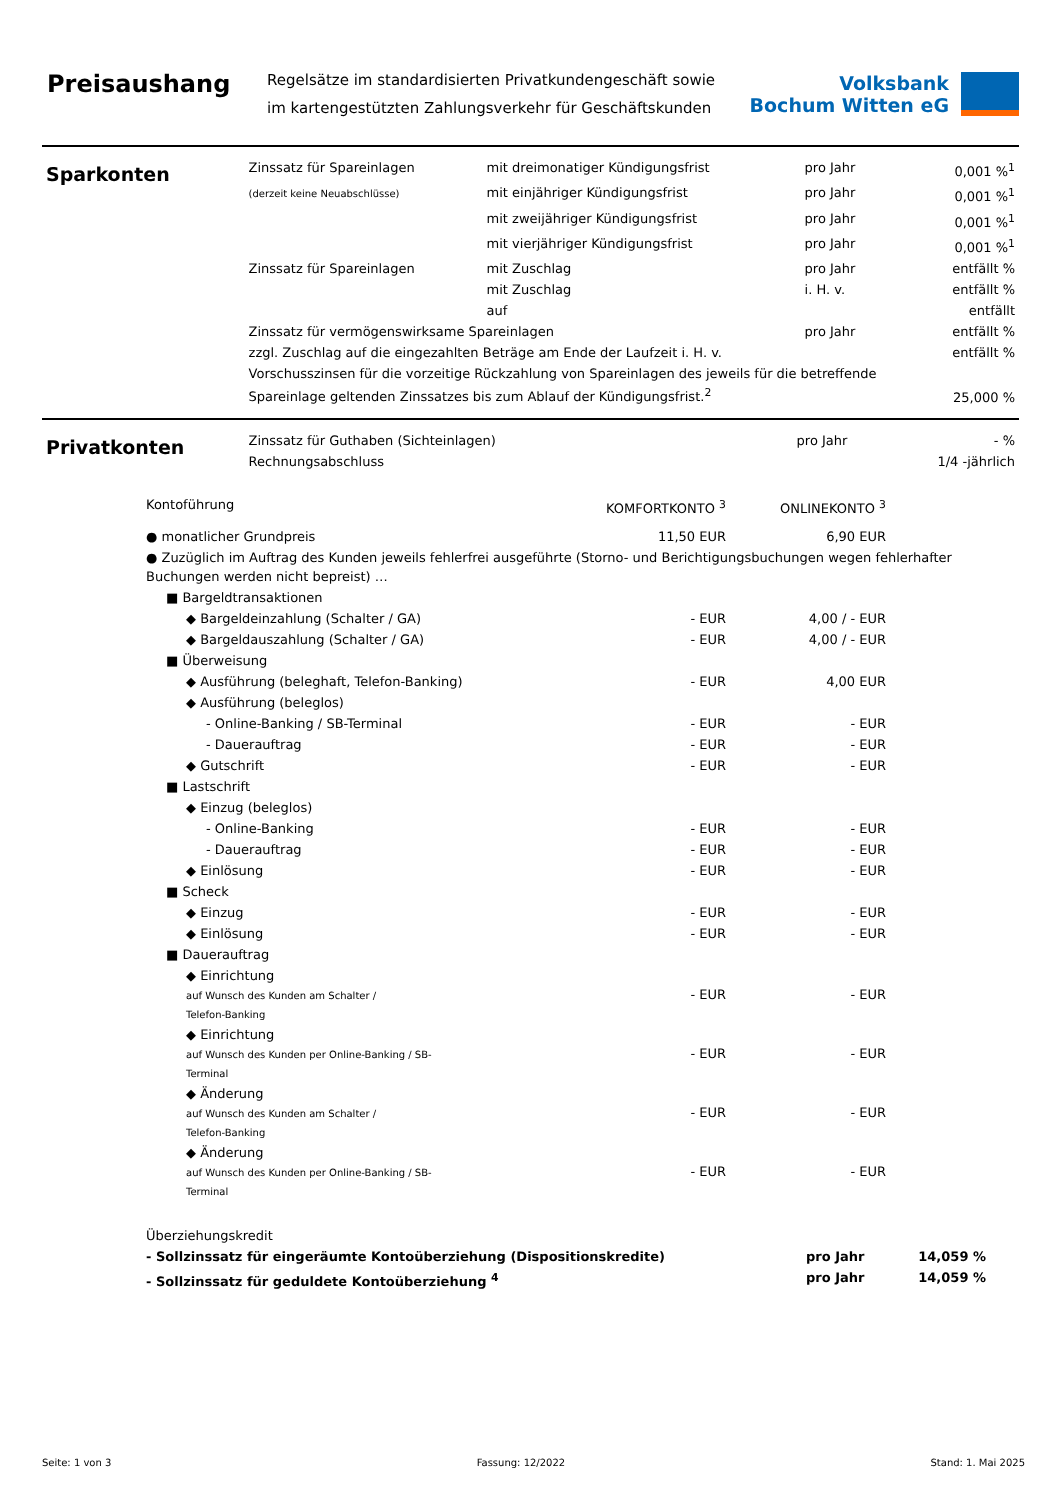Preisaushang
Regelsätze im standardisierten Privatkundengeschäft sowie im kartengestützten Zahlungsverkehr für Geschäftskunden
Volksbank
Bochum Witten eG
Sparkonten
| Zinssatz für Spareinlagen | mit dreimonatiger Kündigungsfrist | pro Jahr | 0,001 %<sup>1</sup> |
| (derzeit keine Neuabschlüsse) | mit einjähriger Kündigungsfrist | pro Jahr | 0,001 %<sup>1</sup> |
| | mit zweijähriger Kündigungsfrist | pro Jahr | 0,001 %<sup>1</sup> |
| | mit vierjähriger Kündigungsfrist | pro Jahr | 0,001 %<sup>1</sup> |
| Zinssatz für Spareinlagen | mit Zuschlag | pro Jahr | entfällt % |
| | mit Zuschlag | i. H. v. | entfällt % |
| | auf | | entfällt |
| Zinssatz für vermögenswirksame Spareinlagen | | pro Jahr | entfällt % |
| zzgl. Zuschlag auf die eingezahlten Beträge am Ende der Laufzeit i. H. v. | | | entfällt % |
| Vorschusszinsen für die vorzeitige Rückzahlung von Spareinlagen des jeweils für die betreffende Spareinlage geltenden Zinssatzes bis zum Ablauf der Kündigungsfrist.<sup>2</sup> | | | 25,000 % |
Privatkonten
| Zinssatz für Guthaben (Sichteinlagen) | pro Jahr | - % |
| Rechnungsabschluss | | 1/4 -jährlich |
| Kontoführung | KOMFORTKONTO <sup>3</sup> | ONLINEKONTO <sup>3</sup> | |
| ● monatlicher Grundpreis | 11,50 EUR | 6,90 EUR | |
| ● Zuzüglich im Auftrag des Kunden jeweils fehlerfrei ausgeführte (Storno- und Berichtigungsbuchungen wegen fehlerhafter Buchungen werden nicht bepreist) … | | | |
| ■ Bargeldtransaktionen | | | |
| ◆ Bargeldeinzahlung (Schalter / GA) | - EUR | 4,00 / - EUR | |
| ◆ Bargeldauszahlung (Schalter / GA) | - EUR | 4,00 / - EUR | |
| ■ Überweisung | | | |
| ◆ Ausführung (beleghaft, Telefon-Banking) | - EUR | 4,00 EUR | |
| ◆ Ausführung (beleglos) | | | |
| - Online-Banking / SB-Terminal | - EUR | - EUR | |
| - Dauerauftrag | - EUR | - EUR | |
| ◆ Gutschrift | - EUR | - EUR | |
| ■ Lastschrift | | | |
| ◆ Einzug (beleglos) | | | |
| - Online-Banking | - EUR | - EUR | |
| - Dauerauftrag | - EUR | - EUR | |
| ◆ Einlösung | - EUR | - EUR | |
| ■ Scheck | | | |
| ◆ Einzug | - EUR | - EUR | |
| ◆ Einlösung | - EUR | - EUR | |
| ■ Dauerauftrag | | | |
| ◆ Einrichtung auf Wunsch des Kunden am Schalter / Telefon-Banking | - EUR | - EUR | |
| ◆ Einrichtung auf Wunsch des Kunden per Online-Banking / SB- Terminal | - EUR | - EUR | |
| ◆ Änderung auf Wunsch des Kunden am Schalter / Telefon-Banking | - EUR | - EUR | |
| ◆ Änderung auf Wunsch des Kunden per Online-Banking / SB- Terminal | - EUR | - EUR | |
| Überziehungskredit | | |
| - Sollzinssatz für eingeräumte Kontoüberziehung (Dispositionskredite) | pro Jahr | 14,059 % |
| - Sollzinssatz für geduldete Kontoüberziehung <sup>4</sup> | pro Jahr | 14,059 % |
Seite: 1 von 3 Fassung: 12/2022 Stand: 1. Mai 2025